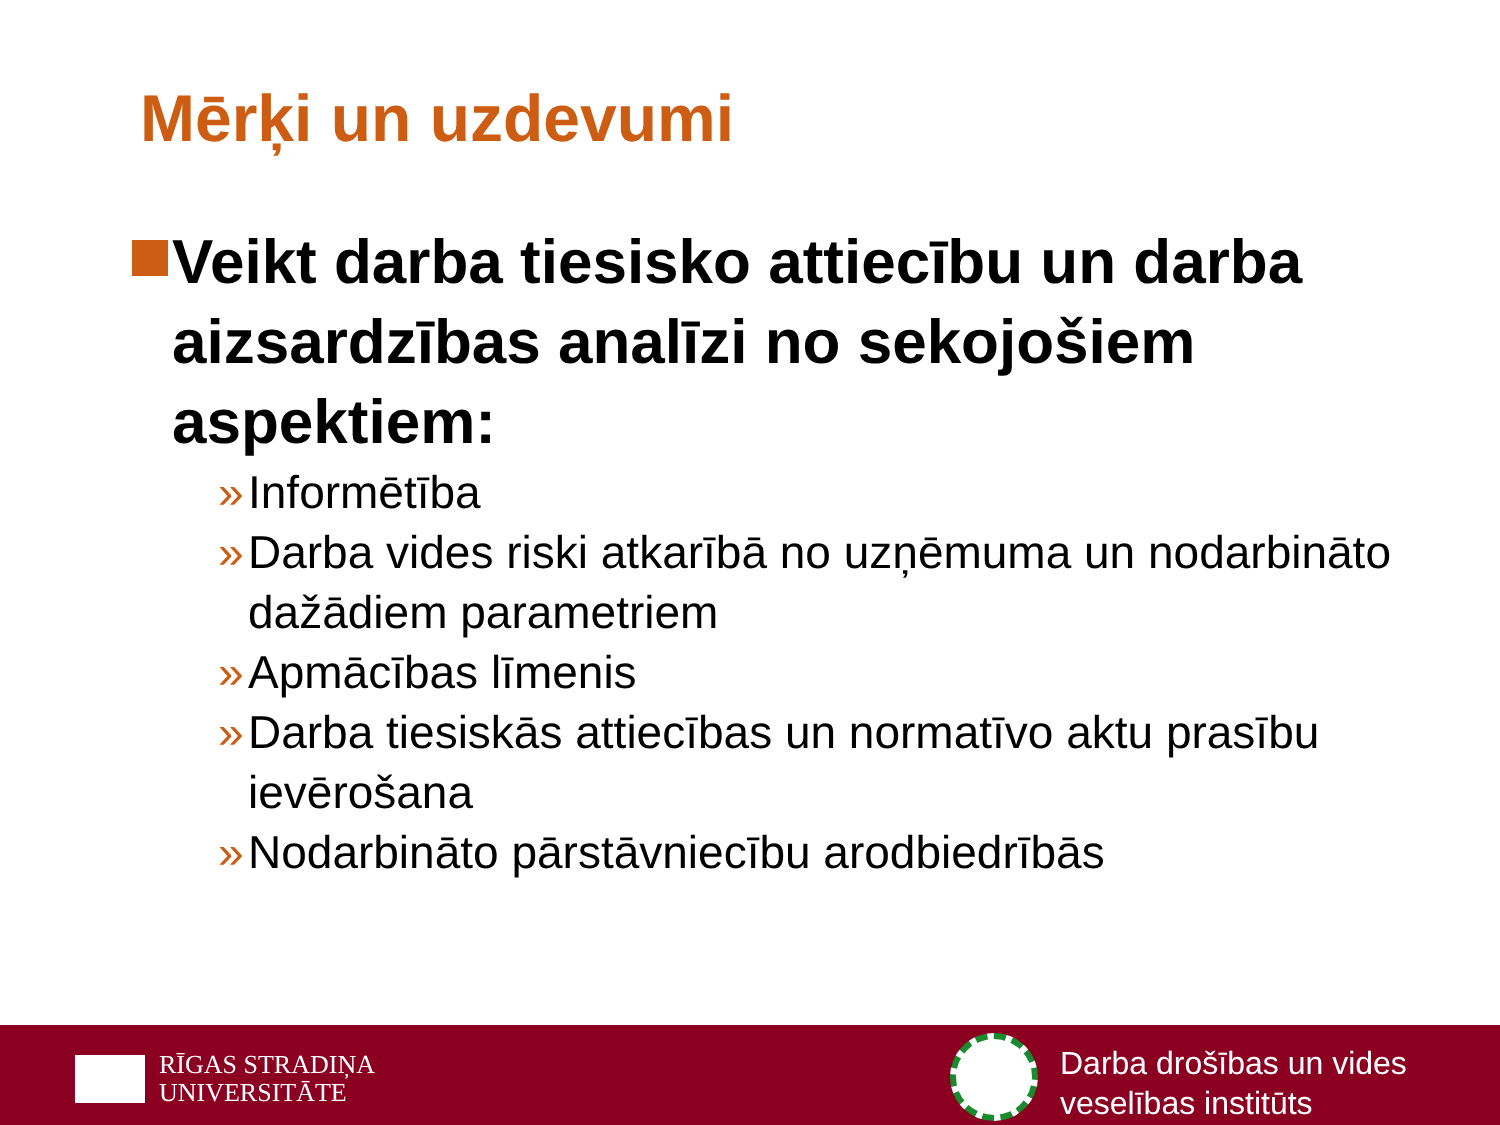Mērķi un uzdevumi
Veikt darba tiesisko attiecību un darba aizsardzības analīzi no sekojošiem aspektiem:
» Informētība
» Darba vides riski atkarībā no uzņēmuma un nodarbināto dažādiem parametriem
» Apmācības līmenis
» Darba tiesiskās attiecības un normatīvo aktu prasību ievērošana
» Nodarbināto pārstāvniecību arodbiedrībās
RĪGAS STRADIŅA
UNIVERSITĀTE
Darba drošības un vides
veselības institūts